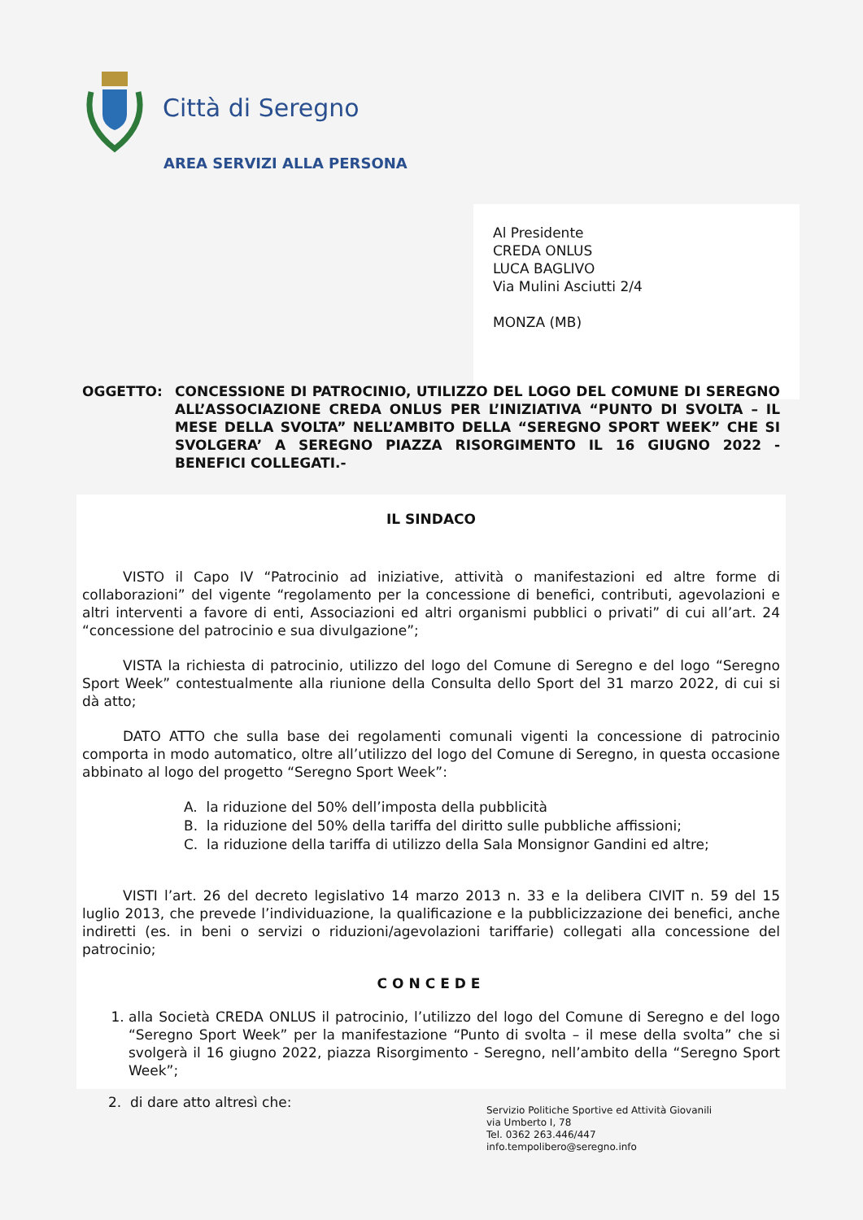Città di Seregno
AREA SERVIZI ALLA PERSONA
Al Presidente
CREDA ONLUS
LUCA BAGLIVO
Via Mulini Asciutti 2/4
MONZA (MB)
OGGETTO: CONCESSIONE DI PATROCINIO, UTILIZZO DEL LOGO DEL COMUNE DI SEREGNO ALL’ASSOCIAZIONE CREDA ONLUS PER L’INIZIATIVA “PUNTO DI SVOLTA – IL MESE DELLA SVOLTA” NELL’AMBITO DELLA “SEREGNO SPORT WEEK” CHE SI SVOLGERA’ A SEREGNO PIAZZA RISORGIMENTO IL 16 GIUGNO 2022 - BENEFICI COLLEGATI.-
IL SINDACO
VISTO il Capo IV “Patrocinio ad iniziative, attività o manifestazioni ed altre forme di collaborazioni” del vigente “regolamento per la concessione di benefici, contributi, agevolazioni e altri interventi a favore di enti, Associazioni ed altri organismi pubblici o privati” di cui all’art. 24 “concessione del patrocinio e sua divulgazione”;
VISTA la richiesta di patrocinio, utilizzo del logo del Comune di Seregno e del logo “Seregno Sport Week” contestualmente alla riunione della Consulta dello Sport del 31 marzo 2022, di cui si dà atto;
DATO ATTO che sulla base dei regolamenti comunali vigenti la concessione di patrocinio comporta in modo automatico, oltre all’utilizzo del logo del Comune di Seregno, in questa occasione abbinato al logo del progetto “Seregno Sport Week”:
A. la riduzione del 50% dell’imposta della pubblicità
B. la riduzione del 50% della tariffa del diritto sulle pubbliche affissioni;
C. la riduzione della tariffa di utilizzo della Sala Monsignor Gandini ed altre;
VISTI l’art. 26 del decreto legislativo 14 marzo 2013 n. 33 e la delibera CIVIT n. 59 del 15 luglio 2013, che prevede l’individuazione, la qualificazione e la pubblicizzazione dei benefici, anche indiretti (es. in beni o servizi o riduzioni/agevolazioni tariffarie) collegati alla concessione del patrocinio;
CONCEDE
1. alla Società CREDA ONLUS il patrocinio, l’utilizzo del logo del Comune di Seregno e del logo “Seregno Sport Week” per la manifestazione “Punto di svolta – il mese della svolta” che si svolgerà il 16 giugno 2022, piazza Risorgimento - Seregno, nell’ambito della “Seregno Sport Week”;
2. di dare atto altresì che:
Servizio Politiche Sportive ed Attività Giovanili
via Umberto I, 78
Tel. 0362 263.446/447
info.tempolibero@seregno.info